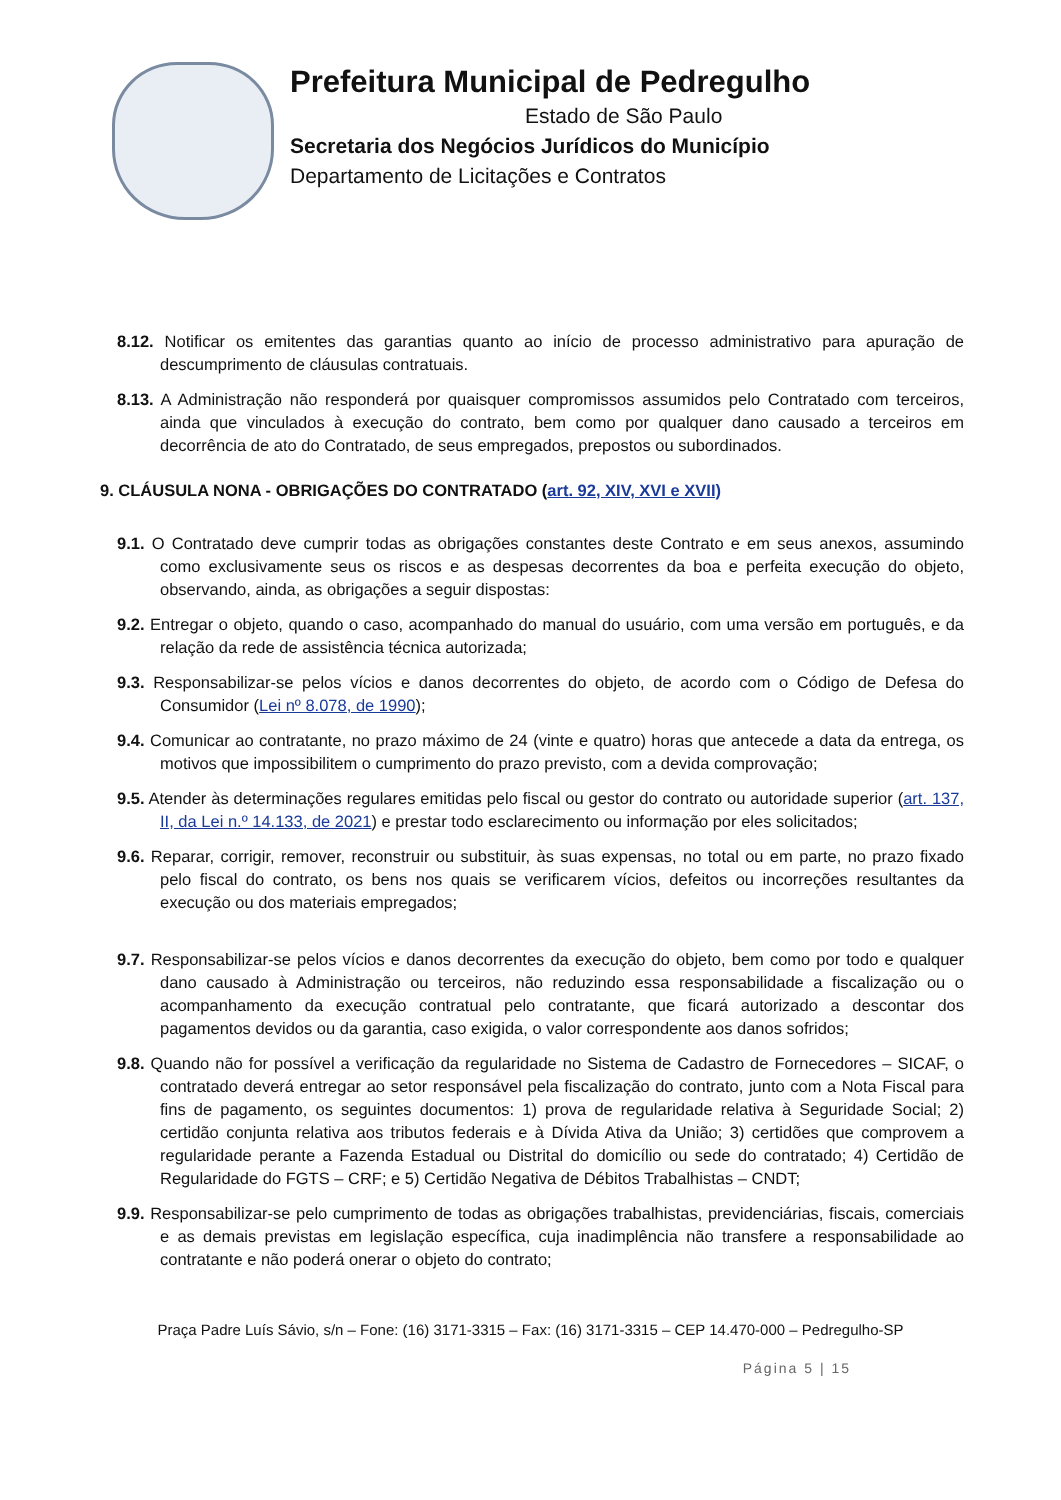Prefeitura Municipal de Pedregulho
Estado de São Paulo
Secretaria dos Negócios Jurídicos do Município
Departamento de Licitações e Contratos
8.12. Notificar os emitentes das garantias quanto ao início de processo administrativo para apuração de descumprimento de cláusulas contratuais.
8.13. A Administração não responderá por quaisquer compromissos assumidos pelo Contratado com terceiros, ainda que vinculados à execução do contrato, bem como por qualquer dano causado a terceiros em decorrência de ato do Contratado, de seus empregados, prepostos ou subordinados.
9. CLÁUSULA NONA - OBRIGAÇÕES DO CONTRATADO (art. 92, XIV, XVI e XVII)
9.1. O Contratado deve cumprir todas as obrigações constantes deste Contrato e em seus anexos, assumindo como exclusivamente seus os riscos e as despesas decorrentes da boa e perfeita execução do objeto, observando, ainda, as obrigações a seguir dispostas:
9.2. Entregar o objeto, quando o caso, acompanhado do manual do usuário, com uma versão em português, e da relação da rede de assistência técnica autorizada;
9.3. Responsabilizar-se pelos vícios e danos decorrentes do objeto, de acordo com o Código de Defesa do Consumidor (Lei nº 8.078, de 1990);
9.4. Comunicar ao contratante, no prazo máximo de 24 (vinte e quatro) horas que antecede a data da entrega, os motivos que impossibilitem o cumprimento do prazo previsto, com a devida comprovação;
9.5. Atender às determinações regulares emitidas pelo fiscal ou gestor do contrato ou autoridade superior (art. 137, II, da Lei n.º 14.133, de 2021) e prestar todo esclarecimento ou informação por eles solicitados;
9.6. Reparar, corrigir, remover, reconstruir ou substituir, às suas expensas, no total ou em parte, no prazo fixado pelo fiscal do contrato, os bens nos quais se verificarem vícios, defeitos ou incorreções resultantes da execução ou dos materiais empregados;
9.7. Responsabilizar-se pelos vícios e danos decorrentes da execução do objeto, bem como por todo e qualquer dano causado à Administração ou terceiros, não reduzindo essa responsabilidade a fiscalização ou o acompanhamento da execução contratual pelo contratante, que ficará autorizado a descontar dos pagamentos devidos ou da garantia, caso exigida, o valor correspondente aos danos sofridos;
9.8. Quando não for possível a verificação da regularidade no Sistema de Cadastro de Fornecedores – SICAF, o contratado deverá entregar ao setor responsável pela fiscalização do contrato, junto com a Nota Fiscal para fins de pagamento, os seguintes documentos: 1) prova de regularidade relativa à Seguridade Social; 2) certidão conjunta relativa aos tributos federais e à Dívida Ativa da União; 3) certidões que comprovem a regularidade perante a Fazenda Estadual ou Distrital do domicílio ou sede do contratado; 4) Certidão de Regularidade do FGTS – CRF; e 5) Certidão Negativa de Débitos Trabalhistas – CNDT;
9.9. Responsabilizar-se pelo cumprimento de todas as obrigações trabalhistas, previdenciárias, fiscais, comerciais e as demais previstas em legislação específica, cuja inadimplência não transfere a responsabilidade ao contratante e não poderá onerar o objeto do contrato;
Praça Padre Luís Sávio, s/n – Fone: (16) 3171-3315 – Fax: (16) 3171-3315 – CEP 14.470-000 – Pedregulho-SP
Página 5 | 15